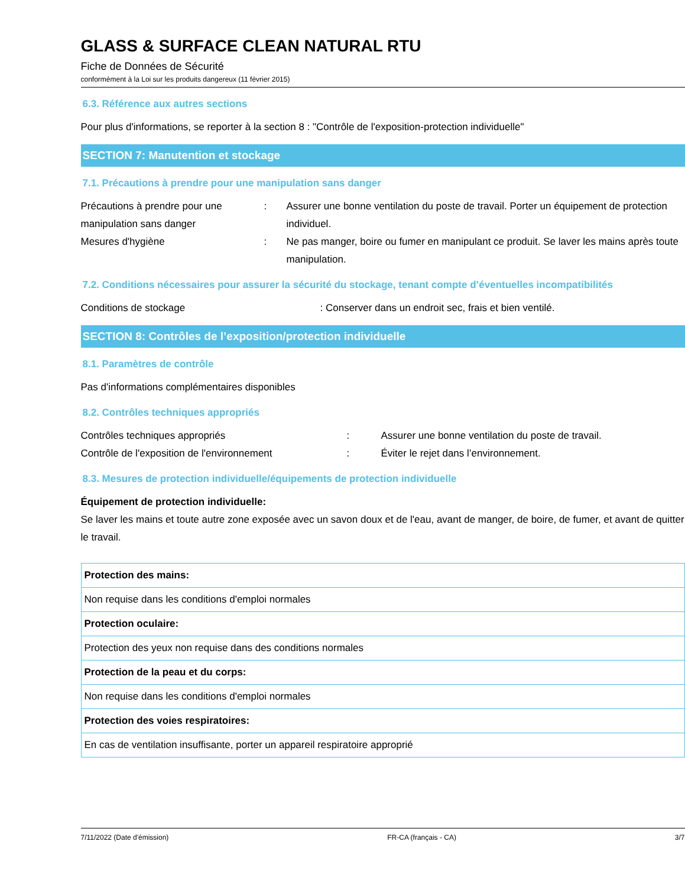GLASS & SURFACE CLEAN NATURAL RTU
Fiche de Données de Sécurité
conformément à la Loi sur les produits dangereux (11 février 2015)
6.3. Référence aux autres sections
Pour plus d'informations, se reporter à la section 8 : "Contrôle de l'exposition-protection individuelle"
SECTION 7: Manutention et stockage
7.1. Précautions à prendre pour une manipulation sans danger
Précautions à prendre pour une manipulation sans danger
: Assurer une bonne ventilation du poste de travail. Porter un équipement de protection individuel.
Mesures d'hygiène : Ne pas manger, boire ou fumer en manipulant ce produit. Se laver les mains après toute manipulation.
7.2. Conditions nécessaires pour assurer la sécurité du stockage, tenant compte d’éventuelles incompatibilités
Conditions de stockage : Conserver dans un endroit sec, frais et bien ventilé.
SECTION 8: Contrôles de l’exposition/protection individuelle
8.1. Paramètres de contrôle
Pas d'informations complémentaires disponibles
8.2. Contrôles techniques appropriés
Contrôles techniques appropriés : Assurer une bonne ventilation du poste de travail.
Contrôle de l'exposition de l'environnement : Éviter le rejet dans l’environnement.
8.3. Mesures de protection individuelle/équipements de protection individuelle
Équipement de protection individuelle:
Se laver les mains et toute autre zone exposée avec un savon doux et de l'eau, avant de manger, de boire, de fumer, et avant de quitter le travail.
| Protection des mains: |
| Non requise dans les conditions d'emploi normales |
| Protection oculaire: |
| Protection des yeux non requise dans des conditions normales |
| Protection de la peau et du corps: |
| Non requise dans les conditions d'emploi normales |
| Protection des voies respiratoires: |
| En cas de ventilation insuffisante, porter un appareil respiratoire approprié |
7/11/2022 (Date d'émission) FR-CA (français - CA) 3/7